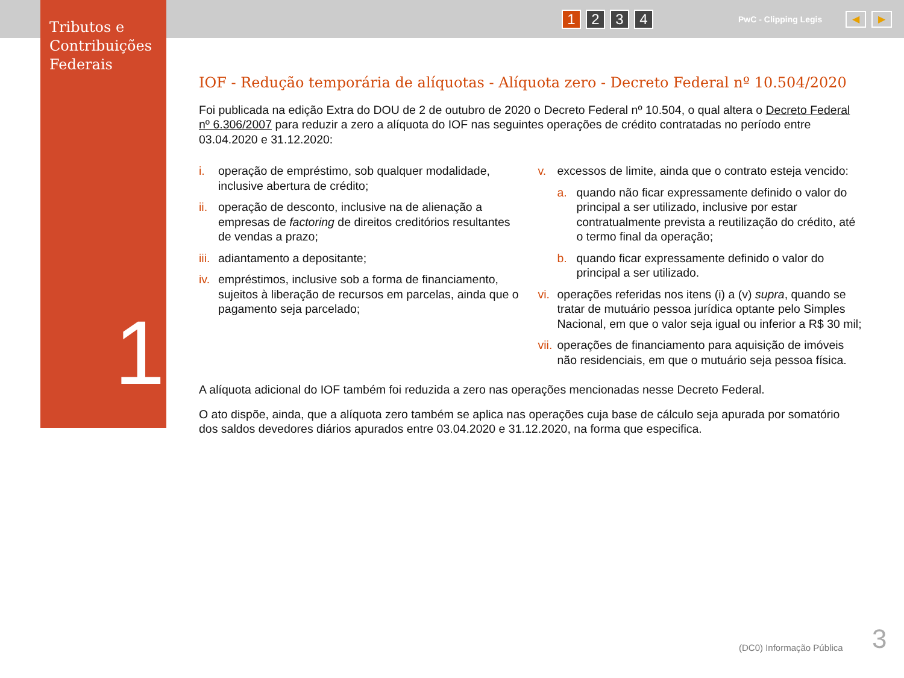Tributos e Contribuições Federais
1
1 2 3 4 PwC - Clipping Legis ◀ ▶
IOF - Redução temporária de alíquotas - Alíquota zero - Decreto Federal nº 10.504/2020
Foi publicada na edição Extra do DOU de 2 de outubro de 2020 o Decreto Federal nº 10.504, o qual altera o Decreto Federal nº 6.306/2007 para reduzir a zero a alíquota do IOF nas seguintes operações de crédito contratadas no período entre 03.04.2020 e 31.12.2020:
i. operação de empréstimo, sob qualquer modalidade, inclusive abertura de crédito;
ii. operação de desconto, inclusive na de alienação a empresas de factoring de direitos creditórios resultantes de vendas a prazo;
iii. adiantamento a depositante;
iv. empréstimos, inclusive sob a forma de financiamento, sujeitos à liberação de recursos em parcelas, ainda que o pagamento seja parcelado;
v. excessos de limite, ainda que o contrato esteja vencido:
a. quando não ficar expressamente definido o valor do principal a ser utilizado, inclusive por estar contratualmente prevista a reutilização do crédito, até o termo final da operação;
b. quando ficar expressamente definido o valor do principal a ser utilizado.
vi. operações referidas nos itens (i) a (v) supra, quando se tratar de mutuário pessoa jurídica optante pelo Simples Nacional, em que o valor seja igual ou inferior a R$ 30 mil;
vii. operações de financiamento para aquisição de imóveis não residenciais, em que o mutuário seja pessoa física.
A alíquota adicional do IOF também foi reduzida a zero nas operações mencionadas nesse Decreto Federal.
O ato dispõe, ainda, que a alíquota zero também se aplica nas operações cuja base de cálculo seja apurada por somatório dos saldos devedores diários apurados entre 03.04.2020 e 31.12.2020, na forma que especifica.
(DC0) Informação Pública 3